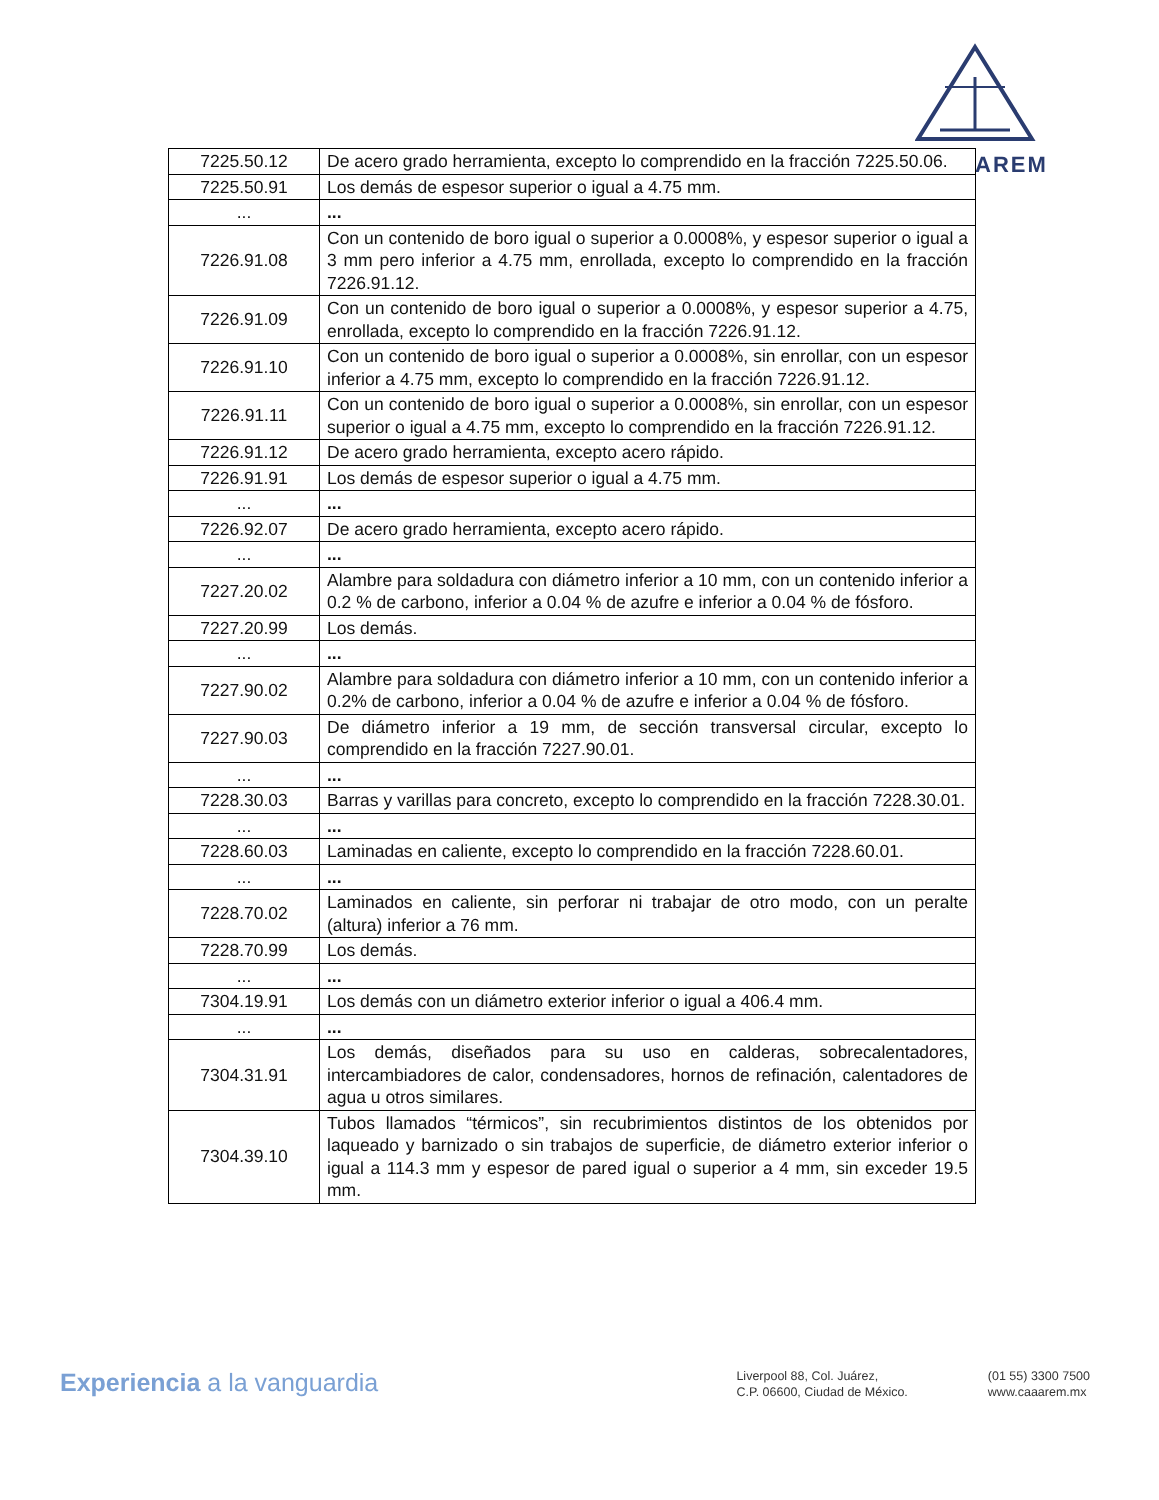AREM
| 7225.50.12 | De acero grado herramienta, excepto lo comprendido en la fracción 7225.50.06. |
| 7225.50.91 | Los demás de espesor superior o igual a 4.75 mm. |
| ... | ... |
| 7226.91.08 | Con un contenido de boro igual o superior a 0.0008%, y espesor superior o igual a 3 mm pero inferior a 4.75 mm, enrollada, excepto lo comprendido en la fracción 7226.91.12. |
| 7226.91.09 | Con un contenido de boro igual o superior a 0.0008%, y espesor superior a 4.75, enrollada, excepto lo comprendido en la fracción 7226.91.12. |
| 7226.91.10 | Con un contenido de boro igual o superior a 0.0008%, sin enrollar, con un espesor inferior a 4.75 mm, excepto lo comprendido en la fracción 7226.91.12. |
| 7226.91.11 | Con un contenido de boro igual o superior a 0.0008%, sin enrollar, con un espesor superior o igual a 4.75 mm, excepto lo comprendido en la fracción 7226.91.12. |
| 7226.91.12 | De acero grado herramienta, excepto acero rápido. |
| 7226.91.91 | Los demás de espesor superior o igual a 4.75 mm. |
| ... | ... |
| 7226.92.07 | De acero grado herramienta, excepto acero rápido. |
| ... | ... |
| 7227.20.02 | Alambre para soldadura con diámetro inferior a 10 mm, con un contenido inferior a 0.2 % de carbono, inferior a 0.04 % de azufre e inferior a 0.04 % de fósforo. |
| 7227.20.99 | Los demás. |
| ... | ... |
| 7227.90.02 | Alambre para soldadura con diámetro inferior a 10 mm, con un contenido inferior a 0.2% de carbono, inferior a 0.04 % de azufre e inferior a 0.04 % de fósforo. |
| 7227.90.03 | De diámetro inferior a 19 mm, de sección transversal circular, excepto lo comprendido en la fracción 7227.90.01. |
| ... | ... |
| 7228.30.03 | Barras y varillas para concreto, excepto lo comprendido en la fracción 7228.30.01. |
| ... | ... |
| 7228.60.03 | Laminadas en caliente, excepto lo comprendido en la fracción 7228.60.01. |
| ... | ... |
| 7228.70.02 | Laminados en caliente, sin perforar ni trabajar de otro modo, con un peralte (altura) inferior a 76 mm. |
| 7228.70.99 | Los demás. |
| ... | ... |
| 7304.19.91 | Los demás con un diámetro exterior inferior o igual a 406.4 mm. |
| ... | ... |
| 7304.31.91 | Los demás, diseñados para su uso en calderas, sobrecalentadores, intercambiadores de calor, condensadores, hornos de refinación, calentadores de agua u otros similares. |
| 7304.39.10 | Tubos llamados “térmicos”, sin recubrimientos distintos de los obtenidos por laqueado y barnizado o sin trabajos de superficie, de diámetro exterior inferior o igual a 114.3 mm y espesor de pared igual o superior a 4 mm, sin exceder 19.5 mm. |
Experiencia a la vanguardia
Liverpool 88, Col. Juárez,
C.P. 06600, Ciudad de México.
(01 55) 3300 7500
www.caaarem.mx